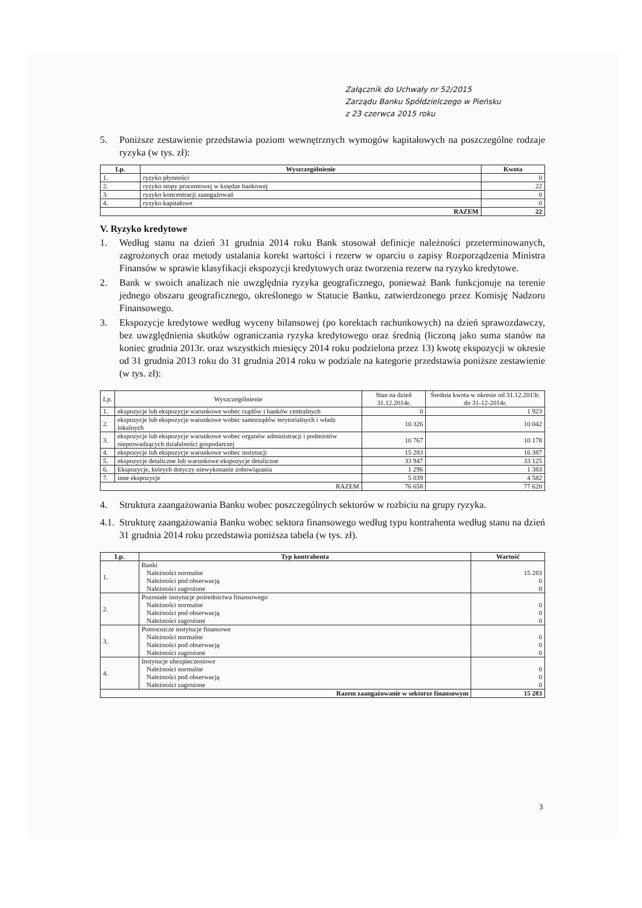Załącznik do Uchwały nr 52/2015
Zarządu Banku Spółdzielczego w Pieńsku
z 23 czerwca 2015 roku
5. Poniższe zestawienie przedstawia poziom wewnętrznych wymogów kapitałowych na poszczególne rodzaje ryzyka (w tys. zł):
| Lp. | Wyszczególnienie | Kwota |
| --- | --- | --- |
| 1. | ryzyko płynności | 0 |
| 2. | ryzyko stopy procentowej w księdze bankowej | 22 |
| 3. | ryzyko koncentracji zaangażowań | 0 |
| 4. | ryzyko kapitałowe | 0 |
| RAZEM | | 22 |
V. Ryzyko kredytowe
1. Według stanu na dzień 31 grudnia 2014 roku Bank stosował definicje należności przeterminowanych, zagrożonych oraz metody ustalania korekt wartości i rezerw w oparciu o zapisy Rozporządzenia Ministra Finansów w sprawie klasyfikacji ekspozycji kredytowych oraz tworzenia rezerw na ryzyko kredytowe.
2. Bank w swoich analizach nie uwzględnia ryzyka geograficznego, ponieważ Bank funkcjonuje na terenie jednego obszaru geograficznego, określonego w Statucie Banku, zatwierdzonego przez Komisję Nadzoru Finansowego.
3. Ekspozycje kredytowe według wyceny bilansowej (po korektach rachunkowych) na dzień sprawozdawczy, bez uwzględnienia skutków ograniczania ryzyka kredytowego oraz średnią (liczoną jako suma stanów na koniec grudnia 2013r. oraz wszystkich miesięcy 2014 roku podzielona przez 13) kwotę ekspozycji w okresie od 31 grudnia 2013 roku do 31 grudnia 2014 roku w podziale na kategorie przedstawia poniższe zestawienie (w tys. zł):
| Lp. | Wyszczególnienie | Stan na dzień 31.12.2014r. | Średnia kwota w okresie od 31.12.2013r. do 31-12-2014r. |
| --- | --- | --- | --- |
| 1. | ekspozycje lub ekspozycje warunkowe wobec rządów i banków centralnych | 0 | 1 923 |
| 2. | ekspozycje lub ekspozycje warunkowe wobec samorządów terytorialnych i władz lokalnych | 10 326 | 10 042 |
| 3. | ekspozycje lub ekspozycje warunkowe wobec organów administracji i podmiotów nieprowadzących działalności gospodarczej | 10 767 | 10 178 |
| 4. | ekspozycje lub ekspozycje warunkowe wobec instytucji | 15 283 | 16 387 |
| 5. | ekspozycje detaliczne lub warunkowe ekspozycje detaliczne | 33 947 | 33 125 |
| 6. | Ekspozycje, których dotyczy niewykonanie zobowiązania | 1 296 | 1 383 |
| 7. | inne ekspozycje | 5 039 | 4 582 |
| RAZEM | | 76 658 | 77 620 |
4. Struktura zaangażowania Banku wobec poszczególnych sektorów w rozbiciu na grupy ryzyka.
4.1. Strukturę zaangażowania Banku wobec sektora finansowego według typu kontrahenta według stanu na dzień 31 grudnia 2014 roku przedstawia poniższa tabela (w tys. zł).
| Lp. | Typ kontrahenta | Wartość |
| --- | --- | --- |
| 1. | Banki Należności normalne Należności pod obserwacją Należności zagrożone | 15 283 0 0 |
| 2. | Pozostałe instytucje pośrednictwa finansowego Należności normalne Należności pod obserwacją Należności zagrożone | 0 0 0 |
| 3. | Pomocnicze instytucje finansowe Należności normalne Należności pod obserwacją Należności zagrożone | 0 0 0 |
| 4. | Instytucje ubezpieczeniowe Należności normalne Należności pod obserwacją Należności zagrożone | 0 0 0 |
| Razem zaangażowanie w sektorze finansowym | | 15 283 |
3